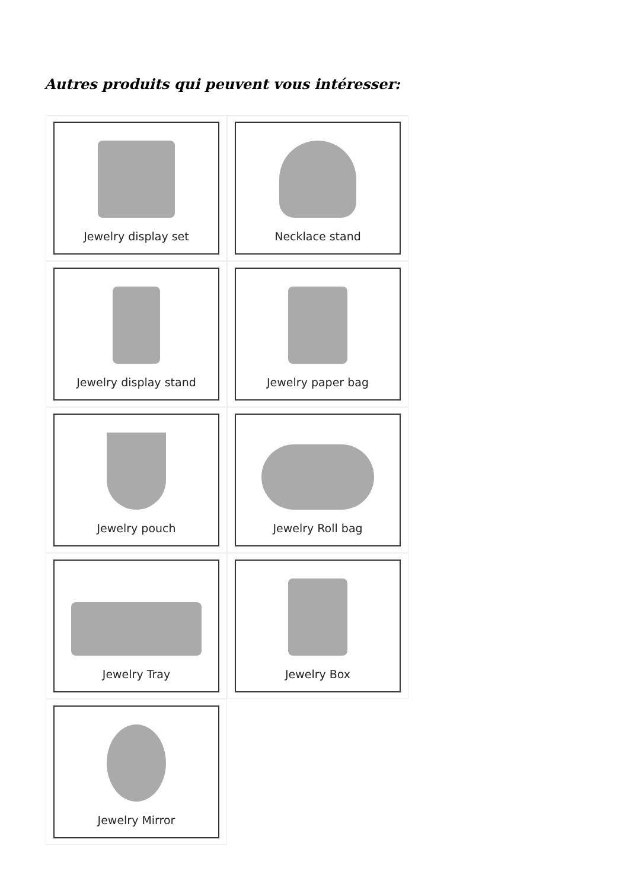Autres produits qui peuvent vous intéresser:
Jewelry display set
Necklace stand
Jewelry display stand
Jewelry paper bag
Jewelry pouch
Jewelry Roll bag
Jewelry Tray
Jewelry Box
Jewelry Mirror